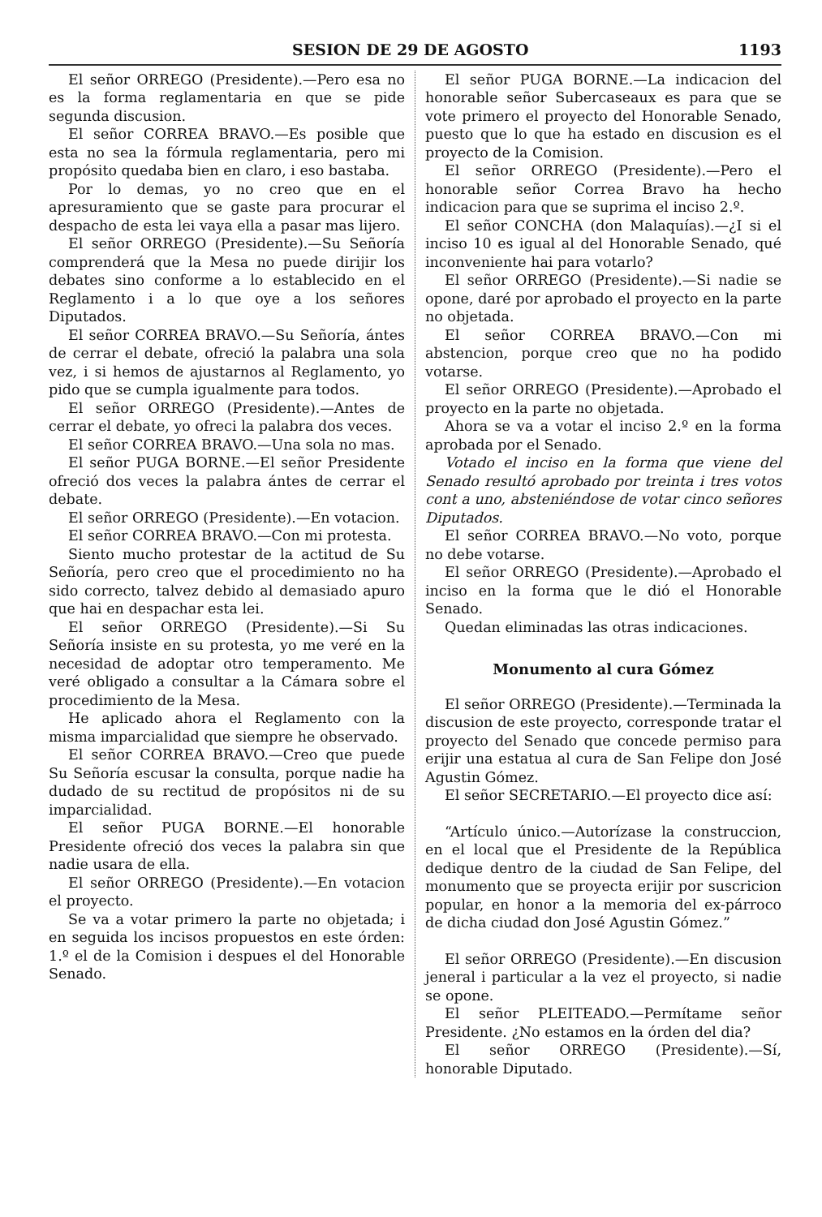SESION DE 29 DE AGOSTO 1193
El señor ORREGO (Presidente).—Pero esa no es la forma reglamentaria en que se pide segunda discusion.
El señor CORREA BRAVO.—Es posible que esta no sea la fórmula reglamentaria, pero mi propósito quedaba bien en claro, i eso bastaba.
Por lo demas, yo no creo que en el apresuramiento que se gaste para procurar el despacho de esta lei vaya ella a pasar mas lijero.
El señor ORREGO (Presidente).—Su Señoría comprenderá que la Mesa no puede dirijir los debates sino conforme a lo establecido en el Reglamento i a lo que oye a los señores Diputados.
El señor CORREA BRAVO.—Su Señoría, ántes de cerrar el debate, ofreció la palabra una sola vez, i si hemos de ajustarnos al Reglamento, yo pido que se cumpla igualmente para todos.
El señor ORREGO (Presidente).—Antes de cerrar el debate, yo ofreci la palabra dos veces.
El señor CORREA BRAVO.—Una sola no mas.
El señor PUGA BORNE.—El señor Presidente ofreció dos veces la palabra ántes de cerrar el debate.
El señor ORREGO (Presidente).—En votacion.
El señor CORREA BRAVO.—Con mi protesta.
Siento mucho protestar de la actitud de Su Señoría, pero creo que el procedimiento no ha sido correcto, talvez debido al demasiado apuro que hai en despachar esta lei.
El señor ORREGO (Presidente).—Si Su Señoría insiste en su protesta, yo me veré en la necesidad de adoptar otro temperamento. Me veré obligado a consultar a la Cámara sobre el procedimiento de la Mesa.
He aplicado ahora el Reglamento con la misma imparcialidad que siempre he observado.
El señor CORREA BRAVO.—Creo que puede Su Señoría escusar la consulta, porque nadie ha dudado de su rectitud de propósitos ni de su imparcialidad.
El señor PUGA BORNE.—El honorable Presidente ofreció dos veces la palabra sin que nadie usara de ella.
El señor ORREGO (Presidente).—En votacion el proyecto.
Se va a votar primero la parte no objetada; i en seguida los incisos propuestos en este órden: 1.º el de la Comision i despues el del Honorable Senado.
El señor PUGA BORNE.—La indicacion del honorable señor Subercaseaux es para que se vote primero el proyecto del Honorable Senado, puesto que lo que ha estado en discusion es el proyecto de la Comision.
El señor ORREGO (Presidente).—Pero el honorable señor Correa Bravo ha hecho indicacion para que se suprima el inciso 2.º.
El señor CONCHA (don Malaquías).—¿I si el inciso 10 es igual al del Honorable Senado, qué inconveniente hai para votarlo?
El señor ORREGO (Presidente).—Si nadie se opone, daré por aprobado el proyecto en la parte no objetada.
El señor CORREA BRAVO.—Con mi abstencion, porque creo que no ha podido votarse.
El señor ORREGO (Presidente).—Aprobado el proyecto en la parte no objetada.
Ahora se va a votar el inciso 2.º en la forma aprobada por el Senado.
Votado el inciso en la forma que viene del Senado resultó aprobado por treinta i tres votos cont a uno, absteniéndose de votar cinco señores Diputados.
El señor CORREA BRAVO.—No voto, porque no debe votarse.
El señor ORREGO (Presidente).—Aprobado el inciso en la forma que le dió el Honorable Senado.
Quedan eliminadas las otras indicaciones.
Monumento al cura Gómez
El señor ORREGO (Presidente).—Terminada la discusion de este proyecto, corresponde tratar el proyecto del Senado que concede permiso para erijir una estatua al cura de San Felipe don José Agustin Gómez.
El señor SECRETARIO.—El proyecto dice así:
“Artículo único.—Autorízase la construccion, en el local que el Presidente de la República dedique dentro de la ciudad de San Felipe, del monumento que se proyecta erijir por suscricion popular, en honor a la memoria del ex-párroco de dicha ciudad don José Agustin Gómez.”
El señor ORREGO (Presidente).—En discusion jeneral i particular a la vez el proyecto, si nadie se opone.
El señor PLEITEADO.—Permítame señor Presidente. ¿No estamos en la órden del dia?
El señor ORREGO (Presidente).—Sí, honorable Diputado.